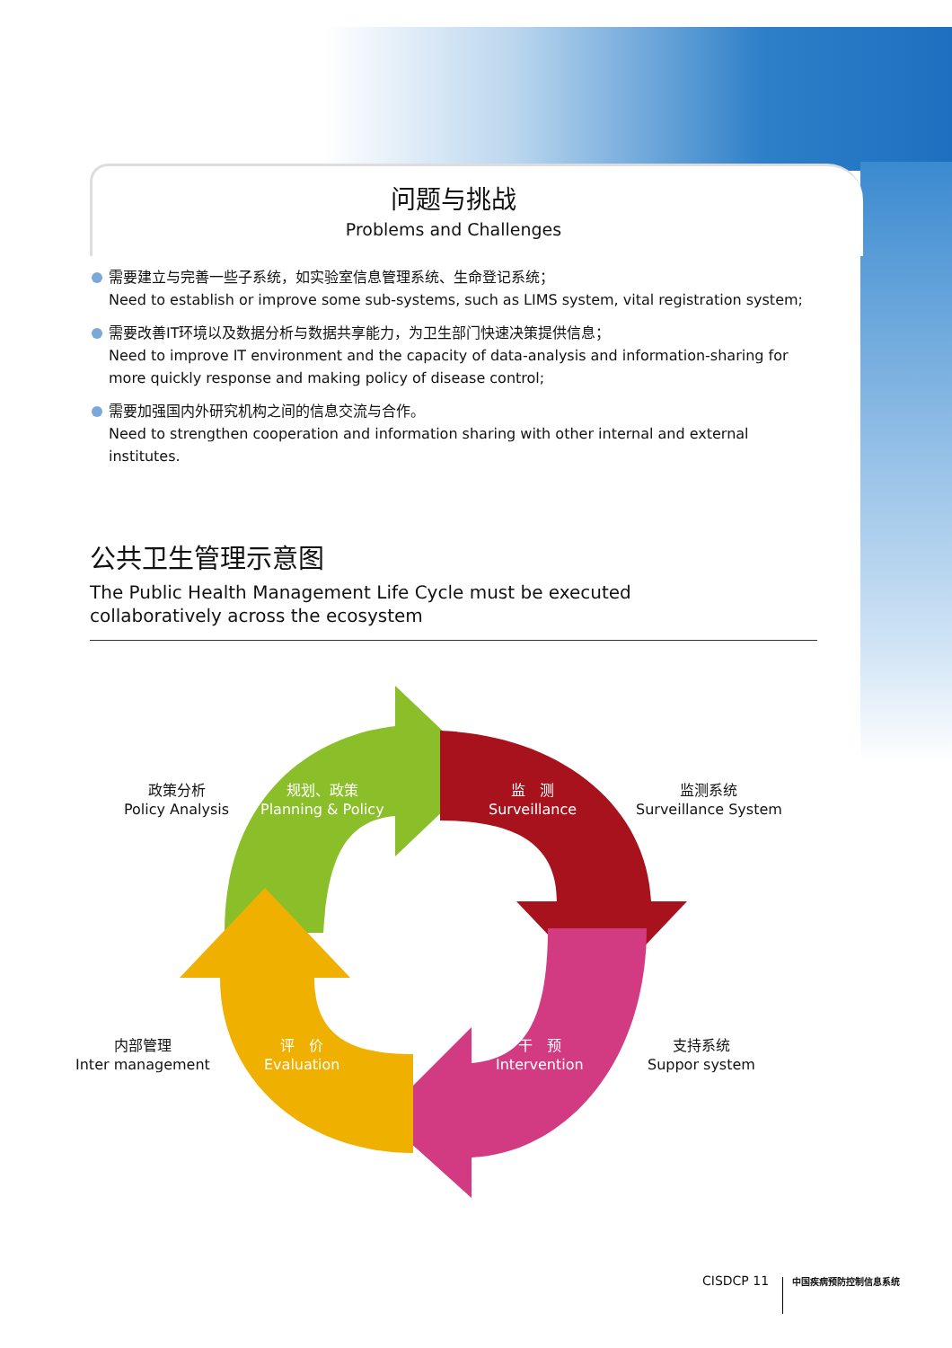问题与挑战
Problems and Challenges
需要建立与完善一些子系统，如实验室信息管理系统、生命登记系统；
Need to establish or improve some sub-systems, such as LIMS system, vital registration system;
需要改善IT环境以及数据分析与数据共享能力，为卫生部门快速决策提供信息；
Need to improve IT environment and the capacity of data-analysis and information-sharing for more quickly response and making policy of disease control;
需要加强国内外研究机构之间的信息交流与合作。
Need to strengthen cooperation and information sharing with other internal and external institutes.
公共卫生管理示意图
The Public Health Management Life Cycle must be executed
collaboratively across the ecosystem
政策分析
Policy Analysis
规划、政策
Planning & Policy
监　测
Surveillance
监测系统
Surveillance System
内部管理
Inter management
评　价
Evaluation
干　预
Intervention
支持系统
Suppor system
CISDCP 11 中国疾病预防控制信息系统